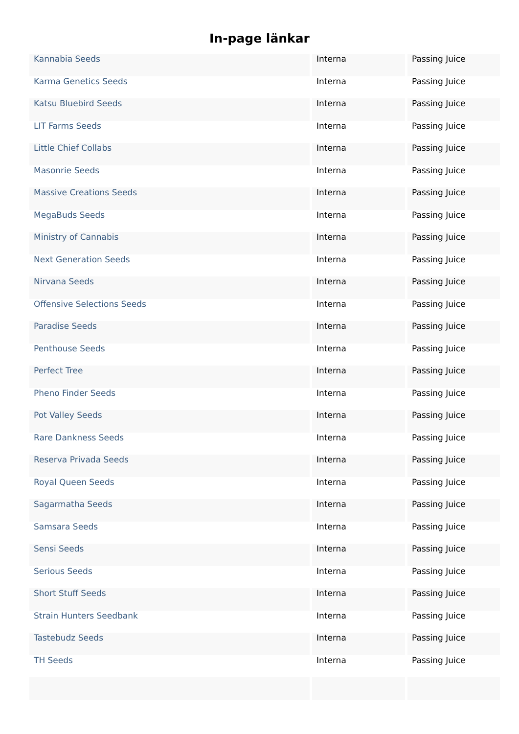In-page länkar
| Kannabia Seeds | Interna | Passing Juice |
| Karma Genetics Seeds | Interna | Passing Juice |
| Katsu Bluebird Seeds | Interna | Passing Juice |
| LIT Farms Seeds | Interna | Passing Juice |
| Little Chief Collabs | Interna | Passing Juice |
| Masonrie Seeds | Interna | Passing Juice |
| Massive Creations Seeds | Interna | Passing Juice |
| MegaBuds Seeds | Interna | Passing Juice |
| Ministry of Cannabis | Interna | Passing Juice |
| Next Generation Seeds | Interna | Passing Juice |
| Nirvana Seeds | Interna | Passing Juice |
| Offensive Selections Seeds | Interna | Passing Juice |
| Paradise Seeds | Interna | Passing Juice |
| Penthouse Seeds | Interna | Passing Juice |
| Perfect Tree | Interna | Passing Juice |
| Pheno Finder Seeds | Interna | Passing Juice |
| Pot Valley Seeds | Interna | Passing Juice |
| Rare Dankness Seeds | Interna | Passing Juice |
| Reserva Privada Seeds | Interna | Passing Juice |
| Royal Queen Seeds | Interna | Passing Juice |
| Sagarmatha Seeds | Interna | Passing Juice |
| Samsara Seeds | Interna | Passing Juice |
| Sensi Seeds | Interna | Passing Juice |
| Serious Seeds | Interna | Passing Juice |
| Short Stuff Seeds | Interna | Passing Juice |
| Strain Hunters Seedbank | Interna | Passing Juice |
| Tastebudz Seeds | Interna | Passing Juice |
| TH Seeds | Interna | Passing Juice |